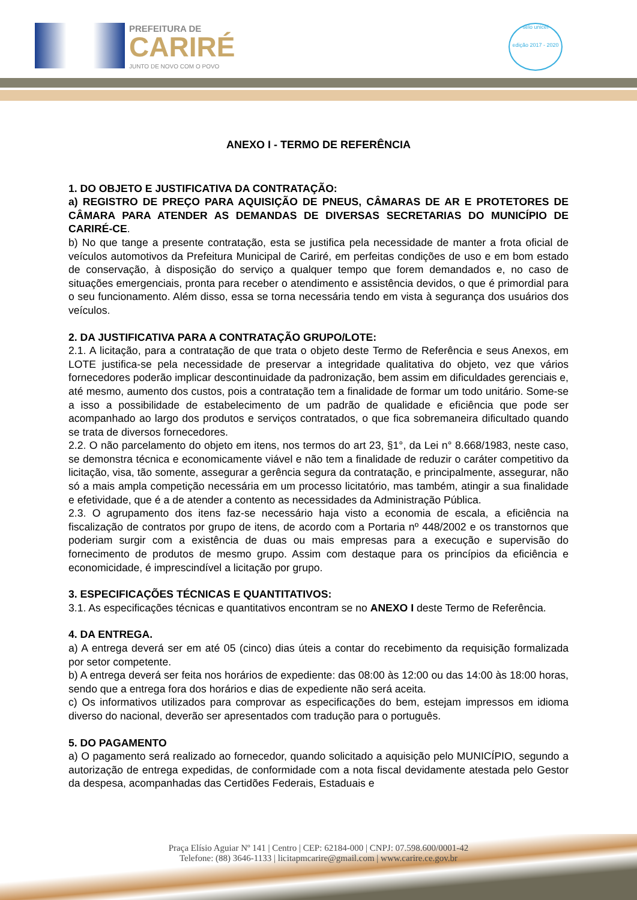PREFEITURA DE
CARIRÉ
JUNTO DE NOVO COM O POVO
selo unicef
edição 2017 - 2020
ANEXO I - TERMO DE REFERÊNCIA
1. DO OBJETO E JUSTIFICATIVA DA CONTRATAÇÃO:
a) REGISTRO DE PREÇO PARA AQUISIÇÃO DE PNEUS, CÂMARAS DE AR E PROTETORES DE CÂMARA PARA ATENDER AS DEMANDAS DE DIVERSAS SECRETARIAS DO MUNICÍPIO DE CARIRÉ-CE.
b) No que tange a presente contratação, esta se justifica pela necessidade de manter a frota oficial de veículos automotivos da Prefeitura Municipal de Cariré, em perfeitas condições de uso e em bom estado de conservação, à disposição do serviço a qualquer tempo que forem demandados e, no caso de situações emergenciais, pronta para receber o atendimento e assistência devidos, o que é primordial para o seu funcionamento. Além disso, essa se torna necessária tendo em vista à segurança dos usuários dos veículos.
2. DA JUSTIFICATIVA PARA A CONTRATAÇÃO GRUPO/LOTE:
2.1. A licitação, para a contratação de que trata o objeto deste Termo de Referência e seus Anexos, em LOTE justifica-se pela necessidade de preservar a integridade qualitativa do objeto, vez que vários fornecedores poderão implicar descontinuidade da padronização, bem assim em dificuldades gerenciais e, até mesmo, aumento dos custos, pois a contratação tem a finalidade de formar um todo unitário. Some-se a isso a possibilidade de estabelecimento de um padrão de qualidade e eficiência que pode ser acompanhado ao largo dos produtos e serviços contratados, o que fica sobremaneira dificultado quando se trata de diversos fornecedores.
2.2. O não parcelamento do objeto em itens, nos termos do art 23, §1°, da Lei n° 8.668/1983, neste caso, se demonstra técnica e economicamente viável e não tem a finalidade de reduzir o caráter competitivo da licitação, visa, tão somente, assegurar a gerência segura da contratação, e principalmente, assegurar, não só a mais ampla competição necessária em um processo licitatório, mas também, atingir a sua finalidade e efetividade, que é a de atender a contento as necessidades da Administração Pública.
2.3. O agrupamento dos itens faz-se necessário haja visto a economia de escala, a eficiência na fiscalização de contratos por grupo de itens, de acordo com a Portaria nº 448/2002 e os transtornos que poderiam surgir com a existência de duas ou mais empresas para a execução e supervisão do fornecimento de produtos de mesmo grupo. Assim com destaque para os princípios da eficiência e economicidade, é imprescindível a licitação por grupo.
3. ESPECIFICAÇÕES TÉCNICAS E QUANTITATIVOS:
3.1. As especificações técnicas e quantitativos encontram se no ANEXO I deste Termo de Referência.
4. DA ENTREGA.
a) A entrega deverá ser em até 05 (cinco) dias úteis a contar do recebimento da requisição formalizada por setor competente.
b) A entrega deverá ser feita nos horários de expediente: das 08:00 às 12:00 ou das 14:00 às 18:00 horas, sendo que a entrega fora dos horários e dias de expediente não será aceita.
c) Os informativos utilizados para comprovar as especificações do bem, estejam impressos em idioma diverso do nacional, deverão ser apresentados com tradução para o português.
5. DO PAGAMENTO
a) O pagamento será realizado ao fornecedor, quando solicitado a aquisição pelo MUNICÍPIO, segundo a autorização de entrega expedidas, de conformidade com a nota fiscal devidamente atestada pelo Gestor da despesa, acompanhadas das Certidões Federais, Estaduais e
Praça Elísio Aguiar Nº 141 | Centro | CEP: 62184-000 | CNPJ: 07.598.600/0001-42
Telefone: (88) 3646-1133 | licitapmcarire@gmail.com | www.carire.ce.gov.br